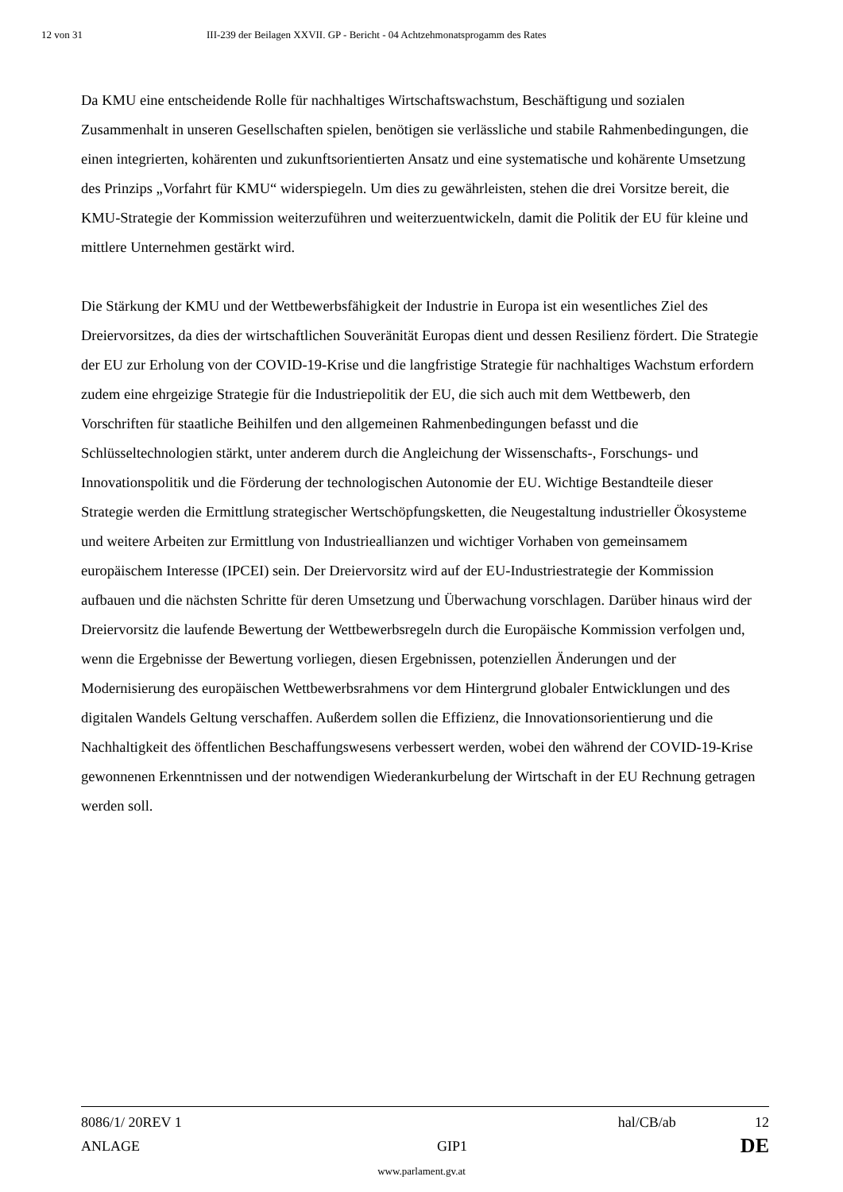12 von 31 III-239 der Beilagen XXVII. GP - Bericht - 04 Achtzehmonatsprogamm des Rates
Da KMU eine entscheidende Rolle für nachhaltiges Wirtschaftswachstum, Beschäftigung und sozialen Zusammenhalt in unseren Gesellschaften spielen, benötigen sie verlässliche und stabile Rahmenbedingungen, die einen integrierten, kohärenten und zukunftsorientierten Ansatz und eine systematische und kohärente Umsetzung des Prinzips „Vorfahrt für KMU“ widerspiegeln. Um dies zu gewährleisten, stehen die drei Vorsitze bereit, die KMU-Strategie der Kommission weiterzuführen und weiterzuentwickeln, damit die Politik der EU für kleine und mittlere Unternehmen gestärkt wird.
Die Stärkung der KMU und der Wettbewerbsfähigkeit der Industrie in Europa ist ein wesentliches Ziel des Dreiervorsitzes, da dies der wirtschaftlichen Souveränität Europas dient und dessen Resilienz fördert. Die Strategie der EU zur Erholung von der COVID-19-Krise und die langfristige Strategie für nachhaltiges Wachstum erfordern zudem eine ehrgeizige Strategie für die Industriepolitik der EU, die sich auch mit dem Wettbewerb, den Vorschriften für staatliche Beihilfen und den allgemeinen Rahmenbedingungen befasst und die Schlüsseltechnologien stärkt, unter anderem durch die Angleichung der Wissenschafts-, Forschungs- und Innovationspolitik und die Förderung der technologischen Autonomie der EU. Wichtige Bestandteile dieser Strategie werden die Ermittlung strategischer Wertschöpfungsketten, die Neugestaltung industrieller Ökosysteme und weitere Arbeiten zur Ermittlung von Industrieallianzen und wichtiger Vorhaben von gemeinsamem europäischem Interesse (IPCEI) sein. Der Dreiervorsitz wird auf der EU-Industriestrategie der Kommission aufbauen und die nächsten Schritte für deren Umsetzung und Überwachung vorschlagen. Darüber hinaus wird der Dreiervorsitz die laufende Bewertung der Wettbewerbsregeln durch die Europäische Kommission verfolgen und, wenn die Ergebnisse der Bewertung vorliegen, diesen Ergebnissen, potenziellen Änderungen und der Modernisierung des europäischen Wettbewerbsrahmens vor dem Hintergrund globaler Entwicklungen und des digitalen Wandels Geltung verschaffen. Außerdem sollen die Effizienz, die Innovationsorientierung und die Nachhaltigkeit des öffentlichen Beschaffungswesens verbessert werden, wobei den während der COVID-19-Krise gewonnenen Erkenntnissen und der notwendigen Wiederankurbelung der Wirtschaft in der EU Rechnung getragen werden soll.
8086/1/ 20REV 1 hal/CB/ab 12
ANLAGE GIP1 DE
www.parlament.gv.at